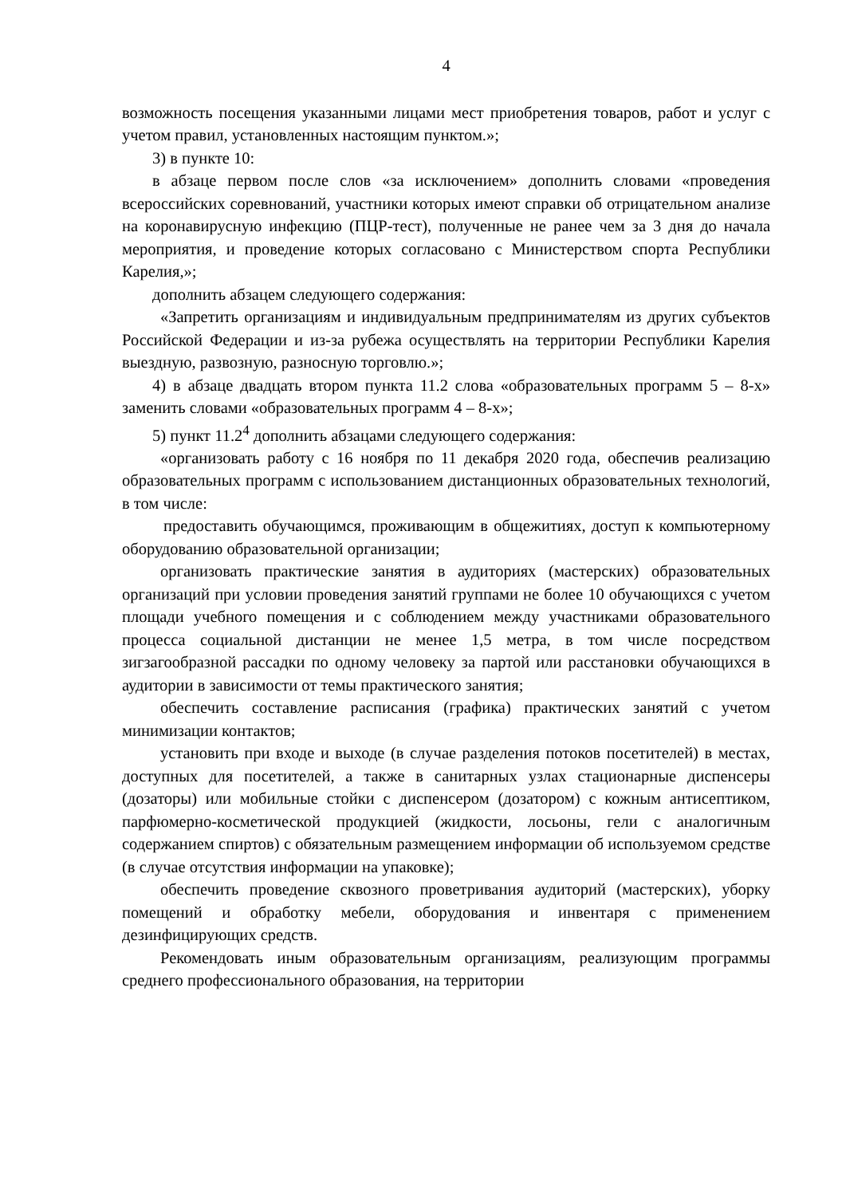4
возможность посещения указанными лицами мест приобретения товаров, работ и услуг с учетом правил, установленных настоящим пунктом.»;
3) в пункте 10:
в абзаце первом после слов «за исключением» дополнить словами «проведения всероссийских соревнований, участники которых имеют справки об отрицательном анализе на коронавирусную инфекцию (ПЦР-тест), полученные не ранее чем за 3 дня до начала мероприятия, и проведение которых согласовано с Министерством спорта Республики Карелия,»;
дополнить абзацем следующего содержания:
«Запретить организациям и индивидуальным предпринимателям из других субъектов Российской Федерации и из-за рубежа осуществлять на территории Республики Карелия выездную, развозную, разносную торговлю.»;
4) в абзаце двадцать втором пункта 11.2 слова «образовательных программ 5 – 8-х» заменить словами «образовательных программ 4 – 8-х»;
5) пункт 11.2<sup>4</sup> дополнить абзацами следующего содержания:
«организовать работу с 16 ноября по 11 декабря 2020 года, обеспечив реализацию образовательных программ с использованием дистанционных образовательных технологий, в том числе:
предоставить обучающимся, проживающим в общежитиях, доступ к компьютерному оборудованию образовательной организации;
организовать практические занятия в аудиториях (мастерских) образовательных организаций при условии проведения занятий группами не более 10 обучающихся с учетом площади учебного помещения и с соблюдением между участниками образовательного процесса социальной дистанции не менее 1,5 метра, в том числе посредством зигзагообразной рассадки по одному человеку за партой или расстановки обучающихся в аудитории в зависимости от темы практического занятия;
обеспечить составление расписания (графика) практических занятий с учетом минимизации контактов;
установить при входе и выходе (в случае разделения потоков посетителей) в местах, доступных для посетителей, а также в санитарных узлах стационарные диспенсеры (дозаторы) или мобильные стойки с диспенсером (дозатором) с кожным антисептиком, парфюмерно-косметической продукцией (жидкости, лосьоны, гели с аналогичным содержанием спиртов) с обязательным размещением информации об используемом средстве (в случае отсутствия информации на упаковке);
обеспечить проведение сквозного проветривания аудиторий (мастерских), уборку помещений и обработку мебели, оборудования и инвентаря с применением дезинфицирующих средств.
Рекомендовать иным образовательным организациям, реализующим программы среднего профессионального образования, на территории